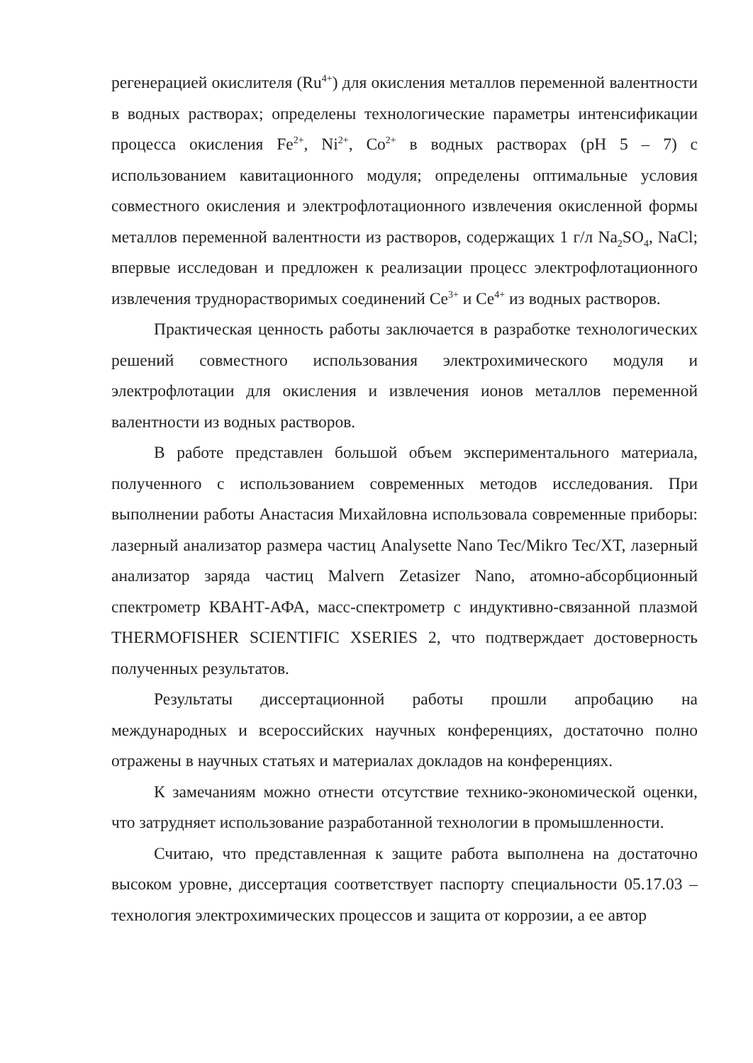регенерацией окислителя (Ru<sup>4+</sup>) для окисления металлов переменной валентности в водных растворах; определены технологические параметры интенсификации процесса окисления Fe<sup>2+</sup>, Ni<sup>2+</sup>, Co<sup>2+</sup> в водных растворах (pH 5 – 7) с использованием кавитационного модуля; определены оптимальные условия совместного окисления и электрофлотационного извлечения окисленной формы металлов переменной валентности из растворов, содержащих 1 г/л Na<sub>2</sub>SO<sub>4</sub>, NaCl; впервые исследован и предложен к реализации процесс электрофлотационного извлечения труднорастворимых соединений Ce<sup>3+</sup> и Ce<sup>4+</sup> из водных растворов.
Практическая ценность работы заключается в разработке технологических решений совместного использования электрохимического модуля и электрофлотации для окисления и извлечения ионов металлов переменной валентности из водных растворов.
В работе представлен большой объем экспериментального материала, полученного с использованием современных методов исследования. При выполнении работы Анастасия Михайловна использовала современные приборы: лазерный анализатор размера частиц Analysette Nano Tec/Mikro Tec/XT, лазерный анализатор заряда частиц Malvern Zetasizer Nano, атомно-абсорбционный спектрометр КВАНТ-АФА, масс-спектрометр с индуктивно-связанной плазмой THERMOFISHER SCIENTIFIC XSERIES 2, что подтверждает достоверность полученных результатов.
Результаты диссертационной работы прошли апробацию на международных и всероссийских научных конференциях, достаточно полно отражены в научных статьях и материалах докладов на конференциях.
К замечаниям можно отнести отсутствие технико-экономической оценки, что затрудняет использование разработанной технологии в промышленности.
Считаю, что представленная к защите работа выполнена на достаточно высоком уровне, диссертация соответствует паспорту специальности 05.17.03 – технология электрохимических процессов и защита от коррозии, а ее автор